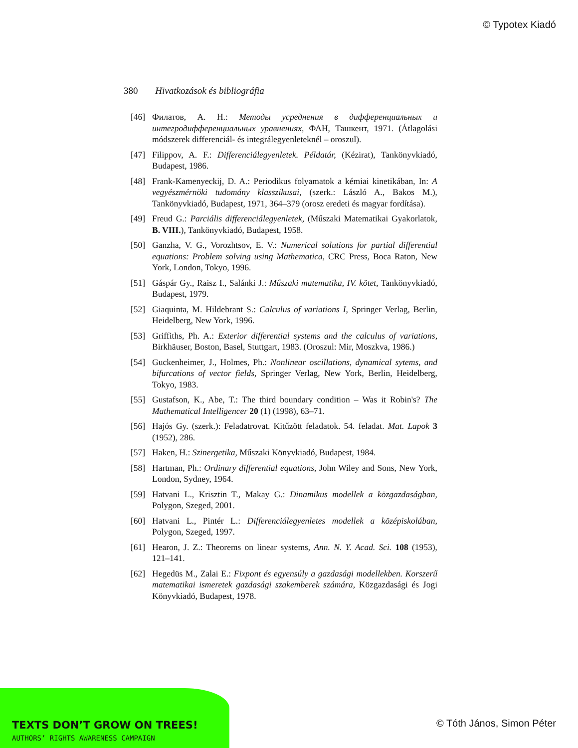© Typotex Kiadó
380 Hivatkozások és bibliográfia
[46] Филатов, А. Н.: Методы усреднения в дифференциальных и интегродифференциальных уравнениях, ФАН, Ташкент, 1971. (Átlagolási módszerek differenciál- és integrálegyenleteknél – oroszul).
[47] Filippov, A. F.: Differenciálegyenletek. Példatár, (Kézirat), Tankönyvkiadó, Budapest, 1986.
[48] Frank-Kamenyeckij, D. A.: Periodikus folyamatok a kémiai kinetikában, In: A vegyészmérnöki tudomány klasszikusai, (szerk.: László A., Bakos M.), Tankönyvkiadó, Budapest, 1971, 364–379 (orosz eredeti és magyar fordítása).
[49] Freud G.: Parciális differenciálegyenletek, (Műszaki Matematikai Gyakorlatok, B. VIII.), Tankönyvkiadó, Budapest, 1958.
[50] Ganzha, V. G., Vorozhtsov, E. V.: Numerical solutions for partial differential equations: Problem solving using Mathematica, CRC Press, Boca Raton, New York, London, Tokyo, 1996.
[51] Gáspár Gy., Raisz I., Salánki J.: Műszaki matematika, IV. kötet, Tankönyvkiadó, Budapest, 1979.
[52] Giaquinta, M. Hildebrant S.: Calculus of variations I, Springer Verlag, Berlin, Heidelberg, New York, 1996.
[53] Griffiths, Ph. A.: Exterior differential systems and the calculus of variations, Birkhäuser, Boston, Basel, Stuttgart, 1983. (Oroszul: Mir, Moszkva, 1986.)
[54] Guckenheimer, J., Holmes, Ph.: Nonlinear oscillations, dynamical sytems, and bifurcations of vector fields, Springer Verlag, New York, Berlin, Heidelberg, Tokyo, 1983.
[55] Gustafson, K., Abe, T.: The third boundary condition – Was it Robin's? The Mathematical Intelligencer 20 (1) (1998), 63–71.
[56] Hajós Gy. (szerk.): Feladatrovat. Kitűzött feladatok. 54. feladat. Mat. Lapok 3 (1952), 286.
[57] Haken, H.: Szinergetika, Műszaki Könyvkiadó, Budapest, 1984.
[58] Hartman, Ph.: Ordinary differential equations, John Wiley and Sons, New York, London, Sydney, 1964.
[59] Hatvani L., Krisztin T., Makay G.: Dinamikus modellek a közgazdaságban, Polygon, Szeged, 2001.
[60] Hatvani L., Pintér L.: Differenciálegyenletes modellek a középiskolában, Polygon, Szeged, 1997.
[61] Hearon, J. Z.: Theorems on linear systems, Ann. N. Y. Acad. Sci. 108 (1953), 121–141.
[62] Hegedüs M., Zalai E.: Fixpont és egyensúly a gazdasági modellekben. Korszerű matematikai ismeretek gazdasági szakemberek számára, Közgazdasági és Jogi Könyvkiadó, Budapest, 1978.
TEXTS DON’T GROW ON TREES!
AUTHORS’ RIGHTS AWARENESS CAMPAIGN
© Tóth János, Simon Péter